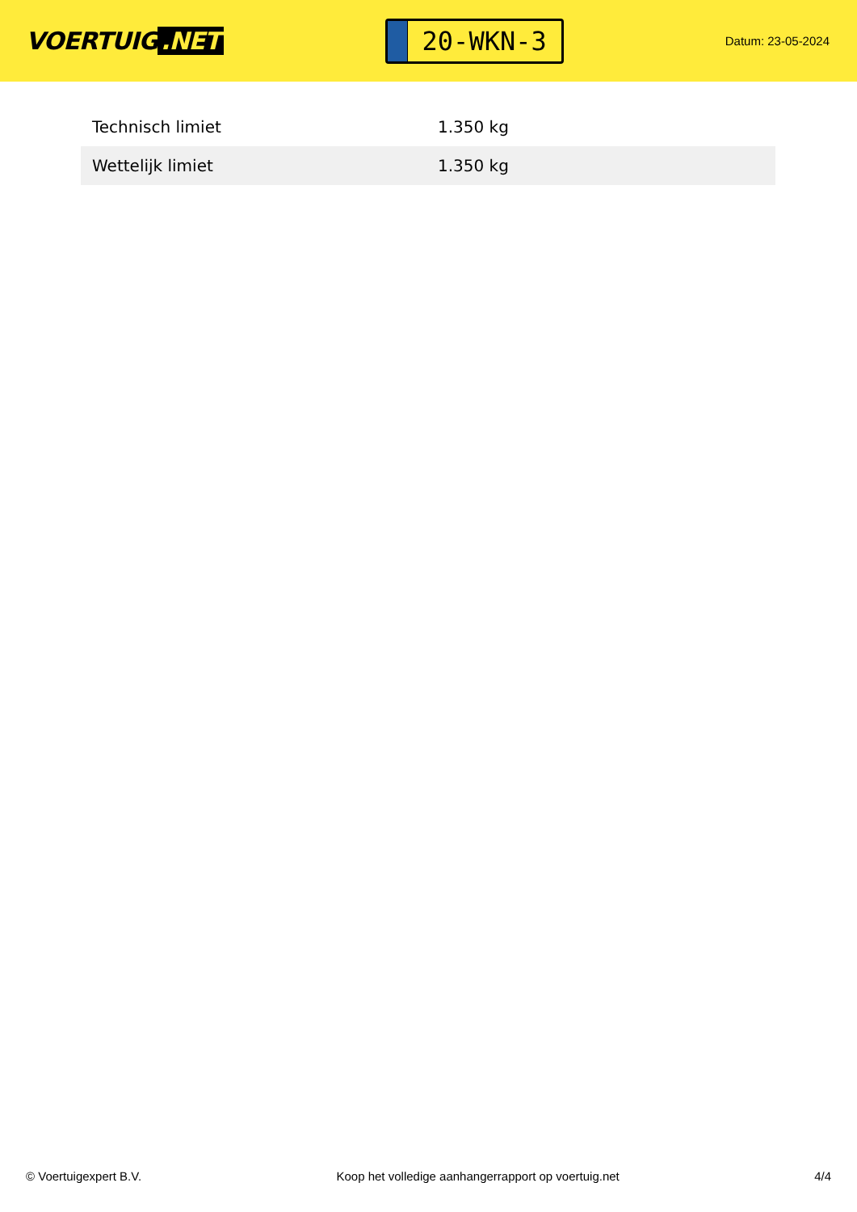VOERTUIG.NET
20-WKN-3
Datum: 23-05-2024
| Technisch limiet | 1.350 kg |
| Wettelijk limiet | 1.350 kg |
© Voertuigexpert B.V. Koop het volledige aanhangerrapport op voertuig.net 4/4